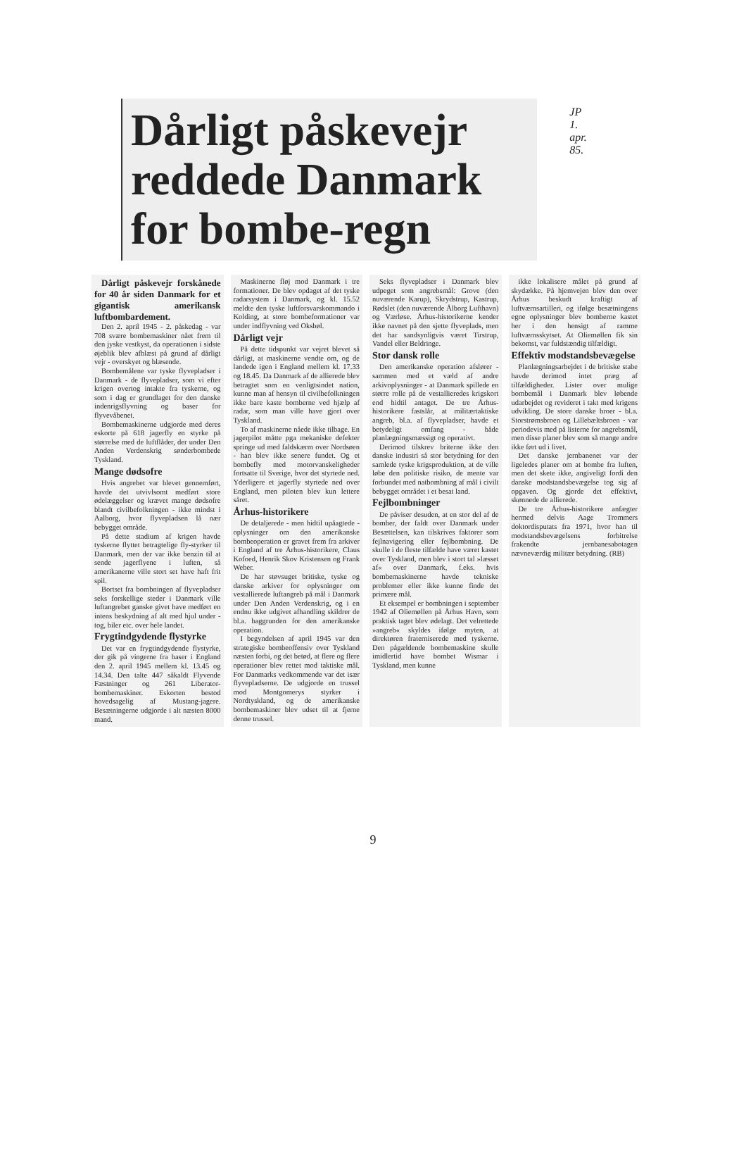Dårligt påskevejr reddede Danmark for bombe-regn
JP 1. apr. 85.
Dårligt påskevejr forskånede for 40 år siden Danmark for et gigantisk amerikansk luftbombardement.
Den 2. april 1945 - 2. påskedag - var 708 svære bombemaskiner nået frem til den jyske vestkyst, da operationen i sidste øjeblik blev afblæst på grund af dårligt vejr - overskyet og blæsende.
Bombemålene var tyske flyvepladser i Danmark - de flyvepladser, som vi efter krigen overtog intakte fra tyskerne, og som i dag er grundlaget for den danske indenrigsflyvning og baser for flyvevåbenet.
Bombemaskinerne udgjorde med deres eskorte på 618 jagerfly en styrke på størrelse med de luftflåder, der under Den Anden Verdenskrig sønderbombede Tyskland.
Mange dødsofre
Hvis angrebet var blevet gennemført, havde det utvivlsomt medført store ødelæggelser og krævet mange dødsofre blandt civilbefolkningen - ikke mindst i Aalborg, hvor flyvepladsen lå nær bebygget område.
På dette stadium af krigen havde tyskerne flyttet betragtelige fly-styrker til Danmark, men der var ikke benzin til at sende jagerflyene i luften, så amerikanerne ville stort set have haft frit spil.
Bortset fra bombningen af flyvepladser seks forskellige steder i Danmark ville luftangrebet ganske givet have medført en intens beskydning af alt med hjul under - tog, biler etc. over hele landet.
Frygtindgydende flystyrke
Det var en frygtindgydende flystyrke, der gik på vingerne fra baser i England den 2. april 1945 mellem kl. 13.45 og 14.34. Den talte 447 såkaldt Flyvende Fæstninger og 261 Liberator-bombemaskiner. Eskorten bestod hovedsagelig af Mustang-jagere. Besætningerne udgjorde i alt næsten 8000 mand.
Maskinerne fløj mod Danmark i tre formationer. De blev opdaget af det tyske radarsystem i Danmark, og kl. 15.52 meldte den tyske luftforsvarskommando i Kolding, at store bombeformationer var under indflyvning ved Oksbøl.
Dårligt vejr
På dette tidspunkt var vejret blevet så dårligt, at maskinerne vendte om, og de landede igen i England mellem kl. 17.33 og 18.45. Da Danmark af de allierede blev betragtet som en venligtsindet nation, kunne man af hensyn til civilbefolkningen ikke bare kaste bomberne ved hjælp af radar, som man ville have gjort over Tyskland.
To af maskinerne nåede ikke tilbage. En jagerpilot måtte pga mekaniske defekter springe ud med faldskærm over Nordsøen - han blev ikke senere fundet. Og et bombefly med motorvanskeligheder fortsatte til Sverige, hvor det styrtede ned. Yderligere et jagerfly styrtede ned over England, men piloten blev kun lettere såret.
Århus-historikere
De detaljerede - men hidtil upåagtede - oplysninger om den amerikanske bombeoperation er gravet frem fra arkiver i England af tre Århus-historikere, Claus Kofoed, Henrik Skov Kristensen og Frank Weber.
De har støvsuget britiske, tyske og danske arkiver for oplysninger om vestallierede luftangreb på mål i Danmark under Den Anden Verdenskrig, og i en endnu ikke udgivet afhandling skildrer de bl.a. baggrunden for den amerikanske operation.
I begyndelsen af april 1945 var den strategiske bombeoffensiv over Tyskland næsten forbi, og det betød, at flere og flere operationer blev rettet mod taktiske mål. For Danmarks vedkommende var det især flyvepladserne. De udgjorde en trussel mod Montgomerys styrker i Nordtyskland, og de amerikanske bombemaskiner blev udset til at fjerne denne trussel.
Seks flyvepladser i Danmark blev udpeget som angrebsmål: Grove (den nuværende Karup), Skrydstrup, Kastrup, Rødslet (den nuværende Ålborg Lufthavn) og Værløse. Århus-historikerne kender ikke navnet på den sjette flyveplads, men det har sandsynligvis været Tirstrup, Vandel eller Beldringe.
Stor dansk rolle
Den amerikanske operation afslører - sammen med et væld af andre arkivoplysninger - at Danmark spillede en større rolle på de vestallieredes krigskort end hidtil antaget. De tre Århus-historikere fastslår, at militærtaktiske angreb, bl.a. af flyvepladser, havde et betydeligt omfang - både planlægningsmæssigt og operativt.
Derimod tilskrev briterne ikke den danske industri så stor betydning for den samlede tyske krigsproduktion, at de ville løbe den politiske risiko, de mente var forbundet med natbombning af mål i civilt bebygget området i et besat land.
Fejlbombninger
De påviser desuden, at en stor del af de bomber, der faldt over Danmark under Besættelsen, kan tilskrives faktorer som fejlnavigering eller fejlbombning. De skulle i de fleste tilfælde have været kastet over Tyskland, men blev i stort tal »læsset af« over Danmark, f.eks. hvis bombemaskinerne havde tekniske problemer eller ikke kunne finde det primære mål.
Et eksempel er bombningen i september 1942 af Oliemøllen på Århus Havn, som praktisk taget blev ødelagt. Det velrettede »angreb« skyldes ifølge myten, at direktøren fraterniserede med tyskerne. Den pågældende bombemaskine skulle imidlertid have bombet Wismar i Tyskland, men kunne
ikke lokalisere målet på grund af skydække. På hjemvejen blev den over Århus beskudt kraftigt af luftværnsartilleri, og ifølge besætningens egne oplysninger blev bomberne kastet her i den hensigt af ramme luftværnsskytset. At Oliemøllen fik sin bekomst, var fuldstændig tilfældigt.
Effektiv modstandsbevægelse
Planlægningsarbejdet i de britiske stabe havde derimod intet præg af tilfældigheder. Lister over mulige bombemål i Danmark blev løbende udarbejdet og revideret i takt med krigens udvikling. De store danske broer - bl.a. Storstrømsbroen og Lillebæltsbroen - var periodevis med på listerne for angrebsmål, men disse planer blev som så mange andre ikke ført ud i livet.
Det danske jernbanenet var der ligeledes planer om at bombe fra luften, men det skete ikke, angiveligt fordi den danske modstandsbevægelse tog sig af opgaven. Og gjorde det effektivt, skønnede de allierede.
De tre Århus-historikere anfægter hermed delvis Aage Trommers doktordisputats fra 1971, hvor han til modstandsbevægelsens forbitrelse frakendte jernbanesabotagen nævneværdig militær betydning. (RB)
9